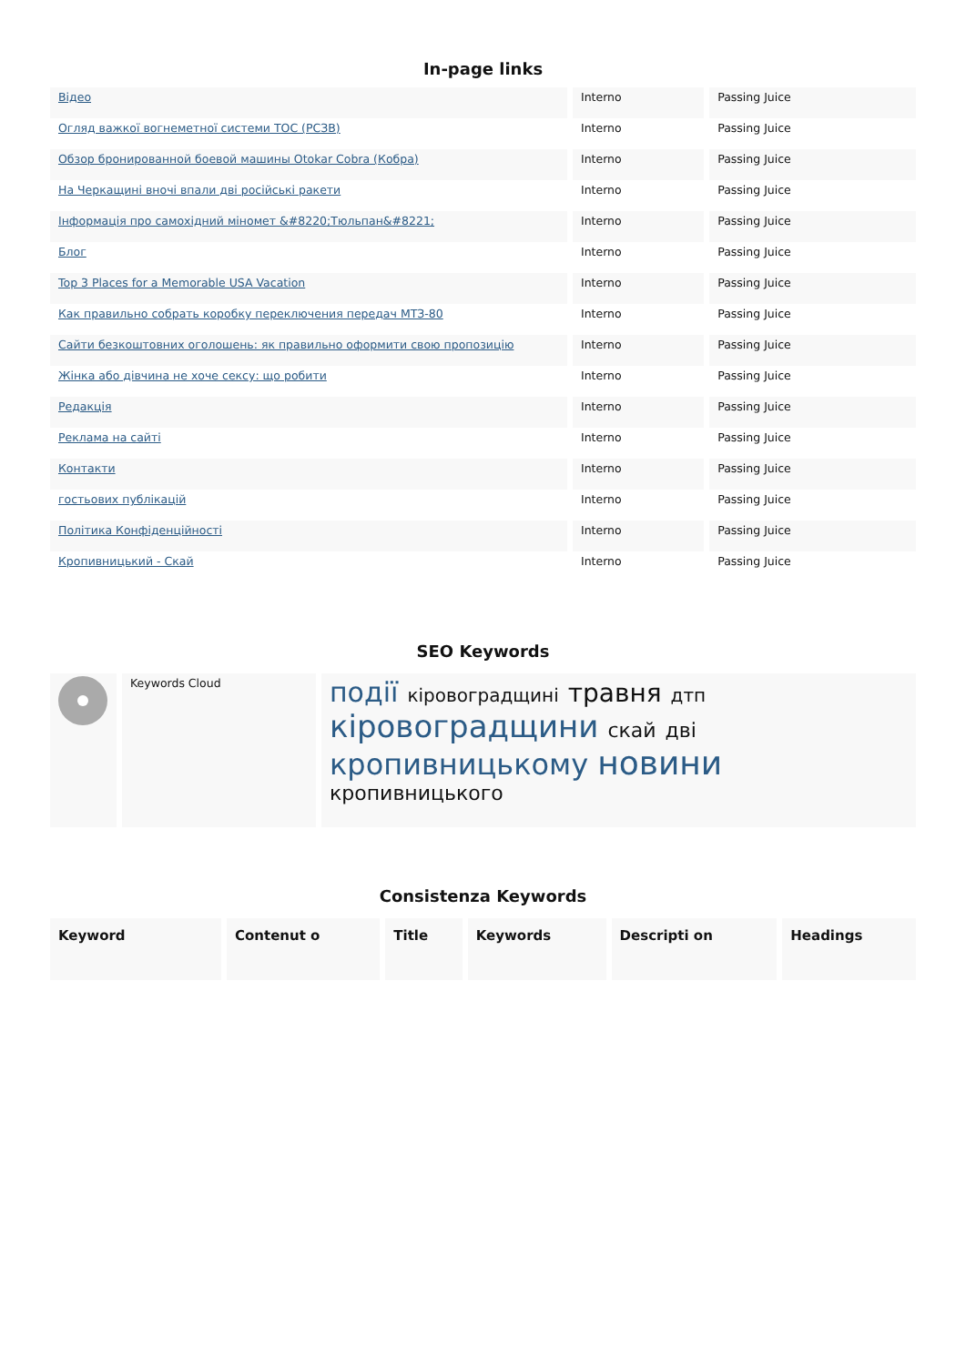In-page links
| Відео | Interno | Passing Juice |
| Огляд важкої вогнеметної системи ТОС (РСЗВ) | Interno | Passing Juice |
| Обзор бронированной боевой машины Otokar Cobra (Кобра) | Interno | Passing Juice |
| На Черкащині вночі впали дві російські ракети | Interno | Passing Juice |
| Інформація про самохідний міномет &#8220;Тюльпан&#8221; | Interno | Passing Juice |
| Блог | Interno | Passing Juice |
| Top 3 Places for a Memorable USA Vacation | Interno | Passing Juice |
| Как правильно собрать коробку переключения передач МТЗ-80 | Interno | Passing Juice |
| Сайти безкоштовних оголошень: як правильно оформити свою пропозицію | Interno | Passing Juice |
| Жінка або дівчина не хоче сексу: що робити | Interno | Passing Juice |
| Редакція | Interno | Passing Juice |
| Реклама на сайті | Interno | Passing Juice |
| Контакти | Interno | Passing Juice |
| гостьових публікацій | Interno | Passing Juice |
| Політика Конфіденційності | Interno | Passing Juice |
| Кропивницький - Скай | Interno | Passing Juice |
SEO Keywords
| | Keywords Cloud | події кіровоградщині травня дтп кіровоградщини скай дві кропивницькому новини кропивницького |
Consistenza Keywords
| Keyword | Contenut o | Title | Keywords | Descripti on | Headings |
| --- | --- | --- | --- | --- | --- |